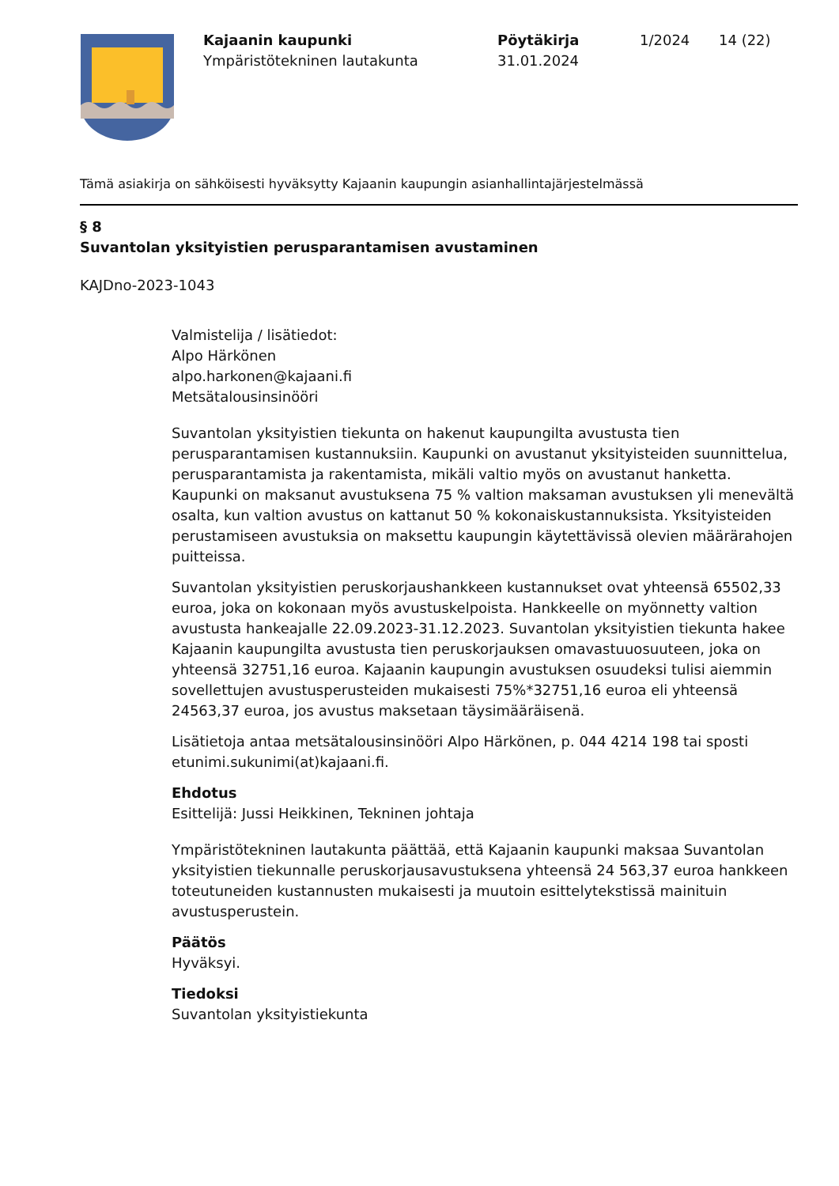Kajaanin kaupunki
Ympäristötekninen lautakunta
Pöytäkirja
31.01.2024
1/2024 14 (22)
Tämä asiakirja on sähköisesti hyväksytty Kajaanin kaupungin asianhallintajärjestelmässä
§ 8
Suvantolan yksityistien perusparantamisen avustaminen
KAJDno-2023-1043
Valmistelija / lisätiedot:
Alpo Härkönen
alpo.harkonen@kajaani.fi
Metsätalousinsinööri
Suvantolan yksityistien tiekunta on hakenut kaupungilta avustusta tien perusparantamisen kustannuksiin. Kaupunki on avustanut yksityisteiden suunnittelua, perusparantamista ja rakentamista, mikäli valtio myös on avustanut hanketta. Kaupunki on maksanut avustuksena 75 % valtion maksaman avustuksen yli menevältä osalta, kun valtion avustus on kattanut 50 % kokonaiskustannuksista. Yksityisteiden perustamiseen avustuksia on maksettu kaupungin käytettävissä olevien määrärahojen puitteissa.
Suvantolan yksityistien peruskorjaushankkeen kustannukset ovat yhteensä 65502,33 euroa, joka on kokonaan myös avustuskelpoista. Hankkeelle on myönnetty valtion avustusta hankeajalle 22.09.2023-31.12.2023. Suvantolan yksityistien tiekunta hakee Kajaanin kaupungilta avustusta tien peruskorjauksen omavastuuosuuteen, joka on yhteensä 32751,16 euroa. Kajaanin kaupungin avustuksen osuudeksi tulisi aiemmin sovellettujen avustusperusteiden mukaisesti 75%*32751,16 euroa eli yhteensä 24563,37 euroa, jos avustus maksetaan täysimääräisenä.
Lisätietoja antaa metsätalousinsinööri Alpo Härkönen, p. 044 4214 198 tai sposti etunimi.sukunimi(at)kajaani.fi.
Ehdotus
Esittelijä: Jussi Heikkinen, Tekninen johtaja
Ympäristötekninen lautakunta päättää, että Kajaanin kaupunki maksaa Suvantolan yksityistien tiekunnalle peruskorjausavustuksena yhteensä 24 563,37 euroa hankkeen toteutuneiden kustannusten mukaisesti ja muutoin esittelytekstissä mainituin avustusperustein.
Päätös
Hyväksyi.
Tiedoksi
Suvantolan yksityistiekunta